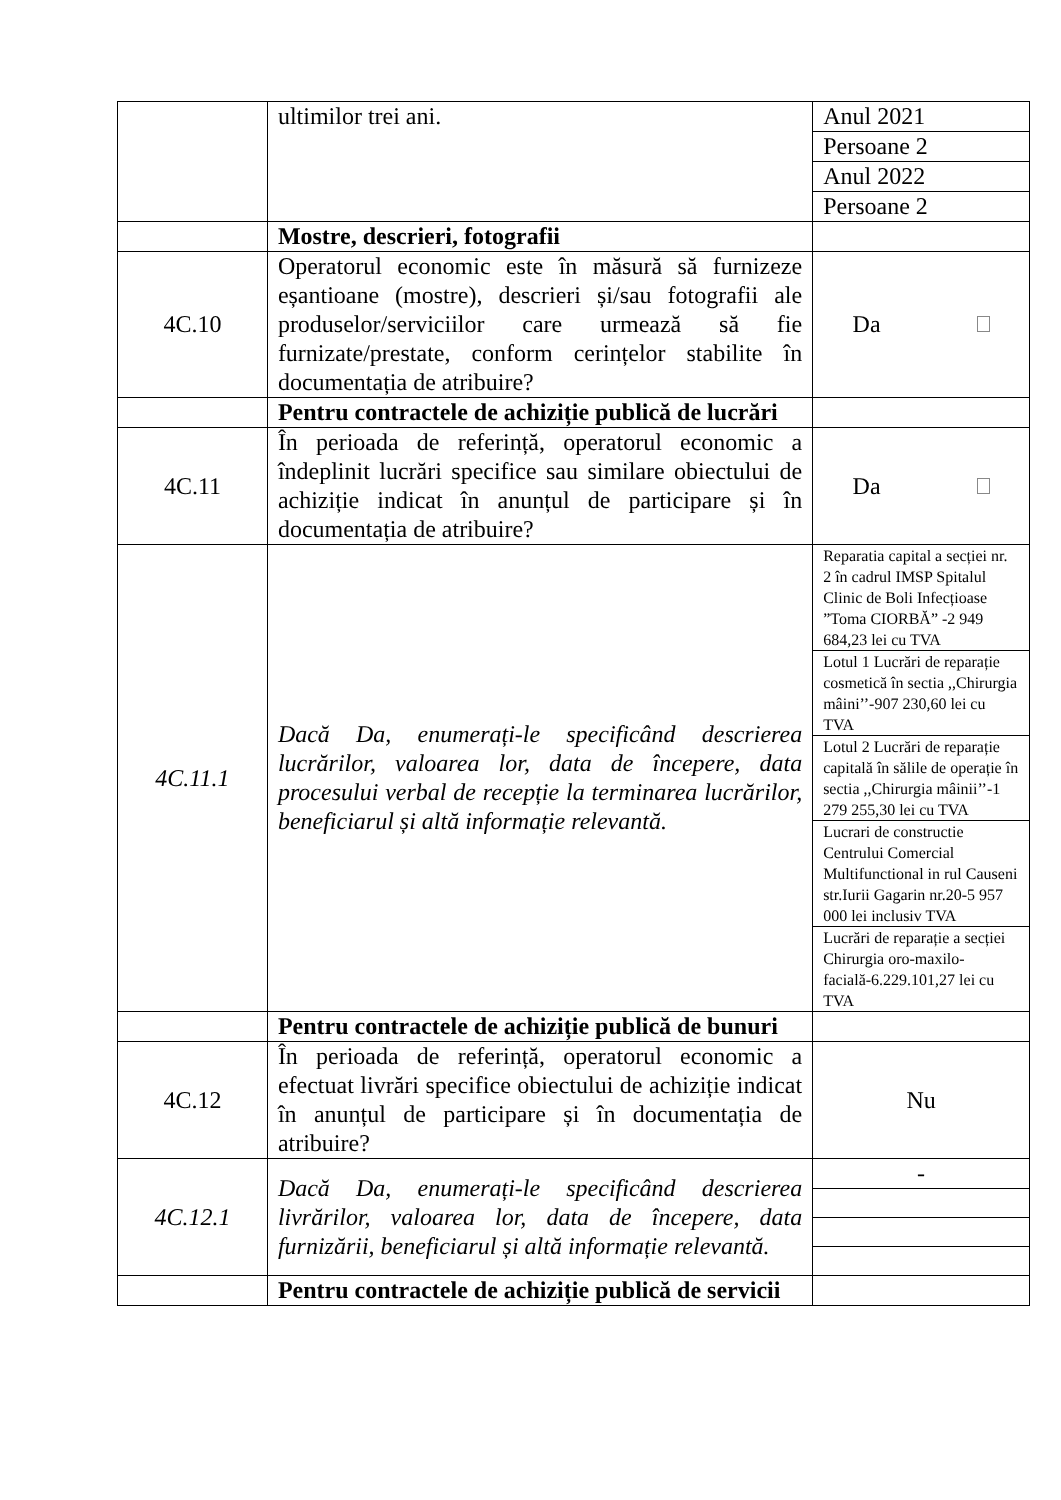| | ultimilor trei ani. | Anul 2021 |
| | | Persoane 2 |
| | | Anul 2022 |
| | | Persoane 2 |
| | Mostre, descrieri, fotografii | |
| 4C.10 | Operatorul economic este în măsură să furnizeze eșantioane (mostre), descrieri și/sau fotografii ale produselor/serviciilor care urmează să fie furnizate/prestate, conform cerințelor stabilite în documentația de atribuire? | Da |
| | Pentru contractele de achiziție publică de lucrări | |
| 4C.11 | În perioada de referință, operatorul economic a îndeplinit lucrări specifice sau similare obiectului de achiziție indicat în anunțul de participare și în documentația de atribuire? | Da |
| 4C.11.1 | Dacă Da, enumerați-le specificând descrierea lucrărilor, valoarea lor, data de începere, data procesului verbal de recepție la terminarea lucrărilor, beneficiarul și altă informație relevantă. | Reparatia capital a secției nr. 2 în cadrul IMSP Spitalul Clinic de Boli Infecțioase ”Toma CIORBĂ” -2 949 684,23 lei cu TVA |
| | | Lotul 1 Lucrări de reparație cosmetică în sectia ,,Chirurgia mâini’’-907 230,60 lei cu TVA |
| | | Lotul 2 Lucrări de reparație capitală în sălile de operație în sectia ,,Chirurgia mâinii’’-1 279 255,30 lei cu TVA |
| | | Lucrari de constructie Centrului Comercial Multifunctional in rul Causeni str.Iurii Gagarin nr.20-5 957 000 lei inclusiv TVA |
| | | Lucrări de reparație a secției Chirurgia oro-maxilo-facială-6.229.101,27 lei cu TVA |
| | Pentru contractele de achiziție publică de bunuri | |
| 4C.12 | În perioada de referință, operatorul economic a efectuat livrări specifice obiectului de achiziție indicat în anunțul de participare și în documentația de atribuire? | Nu |
| 4C.12.1 | Dacă Da, enumerați-le specificând descrierea livrărilor, valoarea lor, data de începere, data furnizării, beneficiarul și altă informație relevantă. | - |
| | Pentru contractele de achiziție publică de servicii | |